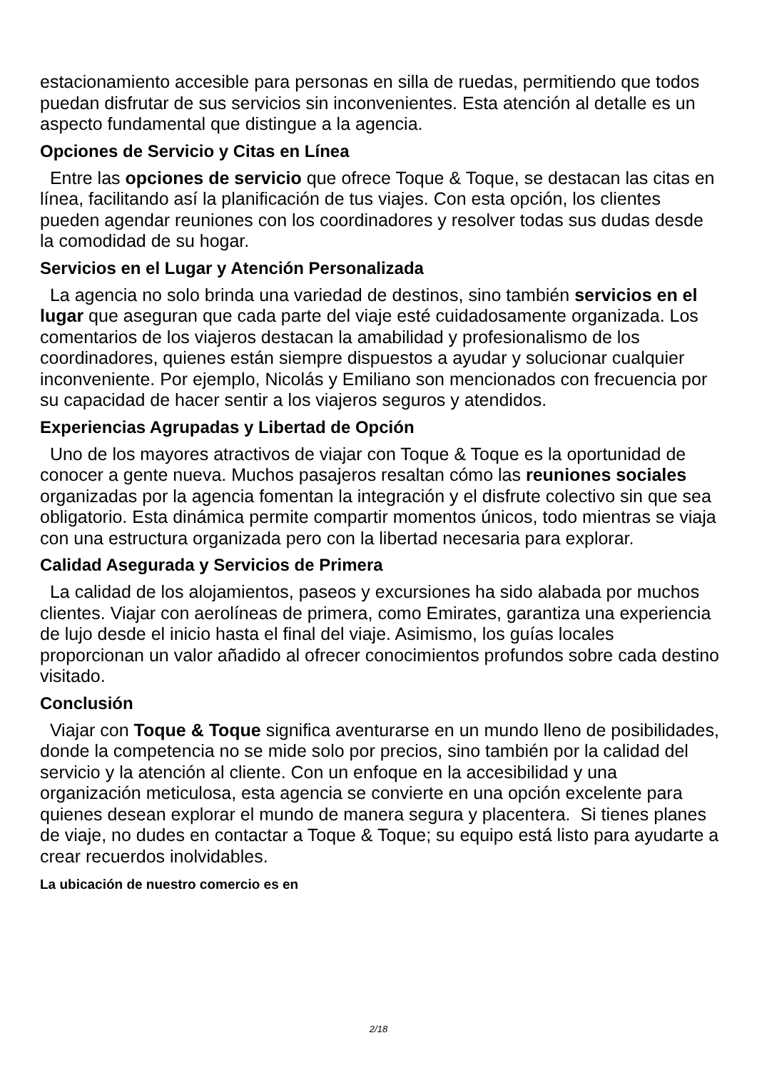estacionamiento accesible para personas en silla de ruedas, permitiendo que todos puedan disfrutar de sus servicios sin inconvenientes. Esta atención al detalle es un aspecto fundamental que distingue a la agencia.
Opciones de Servicio y Citas en Línea
Entre las opciones de servicio que ofrece Toque & Toque, se destacan las citas en línea, facilitando así la planificación de tus viajes. Con esta opción, los clientes pueden agendar reuniones con los coordinadores y resolver todas sus dudas desde la comodidad de su hogar.
Servicios en el Lugar y Atención Personalizada
La agencia no solo brinda una variedad de destinos, sino también servicios en el lugar que aseguran que cada parte del viaje esté cuidadosamente organizada. Los comentarios de los viajeros destacan la amabilidad y profesionalismo de los coordinadores, quienes están siempre dispuestos a ayudar y solucionar cualquier inconveniente. Por ejemplo, Nicolás y Emiliano son mencionados con frecuencia por su capacidad de hacer sentir a los viajeros seguros y atendidos.
Experiencias Agrupadas y Libertad de Opción
Uno de los mayores atractivos de viajar con Toque & Toque es la oportunidad de conocer a gente nueva. Muchos pasajeros resaltan cómo las reuniones sociales organizadas por la agencia fomentan la integración y el disfrute colectivo sin que sea obligatorio. Esta dinámica permite compartir momentos únicos, todo mientras se viaja con una estructura organizada pero con la libertad necesaria para explorar.
Calidad Asegurada y Servicios de Primera
La calidad de los alojamientos, paseos y excursiones ha sido alabada por muchos clientes. Viajar con aerolíneas de primera, como Emirates, garantiza una experiencia de lujo desde el inicio hasta el final del viaje. Asimismo, los guías locales proporcionan un valor añadido al ofrecer conocimientos profundos sobre cada destino visitado.
Conclusión
Viajar con Toque & Toque significa aventurarse en un mundo lleno de posibilidades, donde la competencia no se mide solo por precios, sino también por la calidad del servicio y la atención al cliente. Con un enfoque en la accesibilidad y una organización meticulosa, esta agencia se convierte en una opción excelente para quienes desean explorar el mundo de manera segura y placentera. Si tienes planes de viaje, no dudes en contactar a Toque & Toque; su equipo está listo para ayudarte a crear recuerdos inolvidables.
La ubicación de nuestro comercio es en
2/18